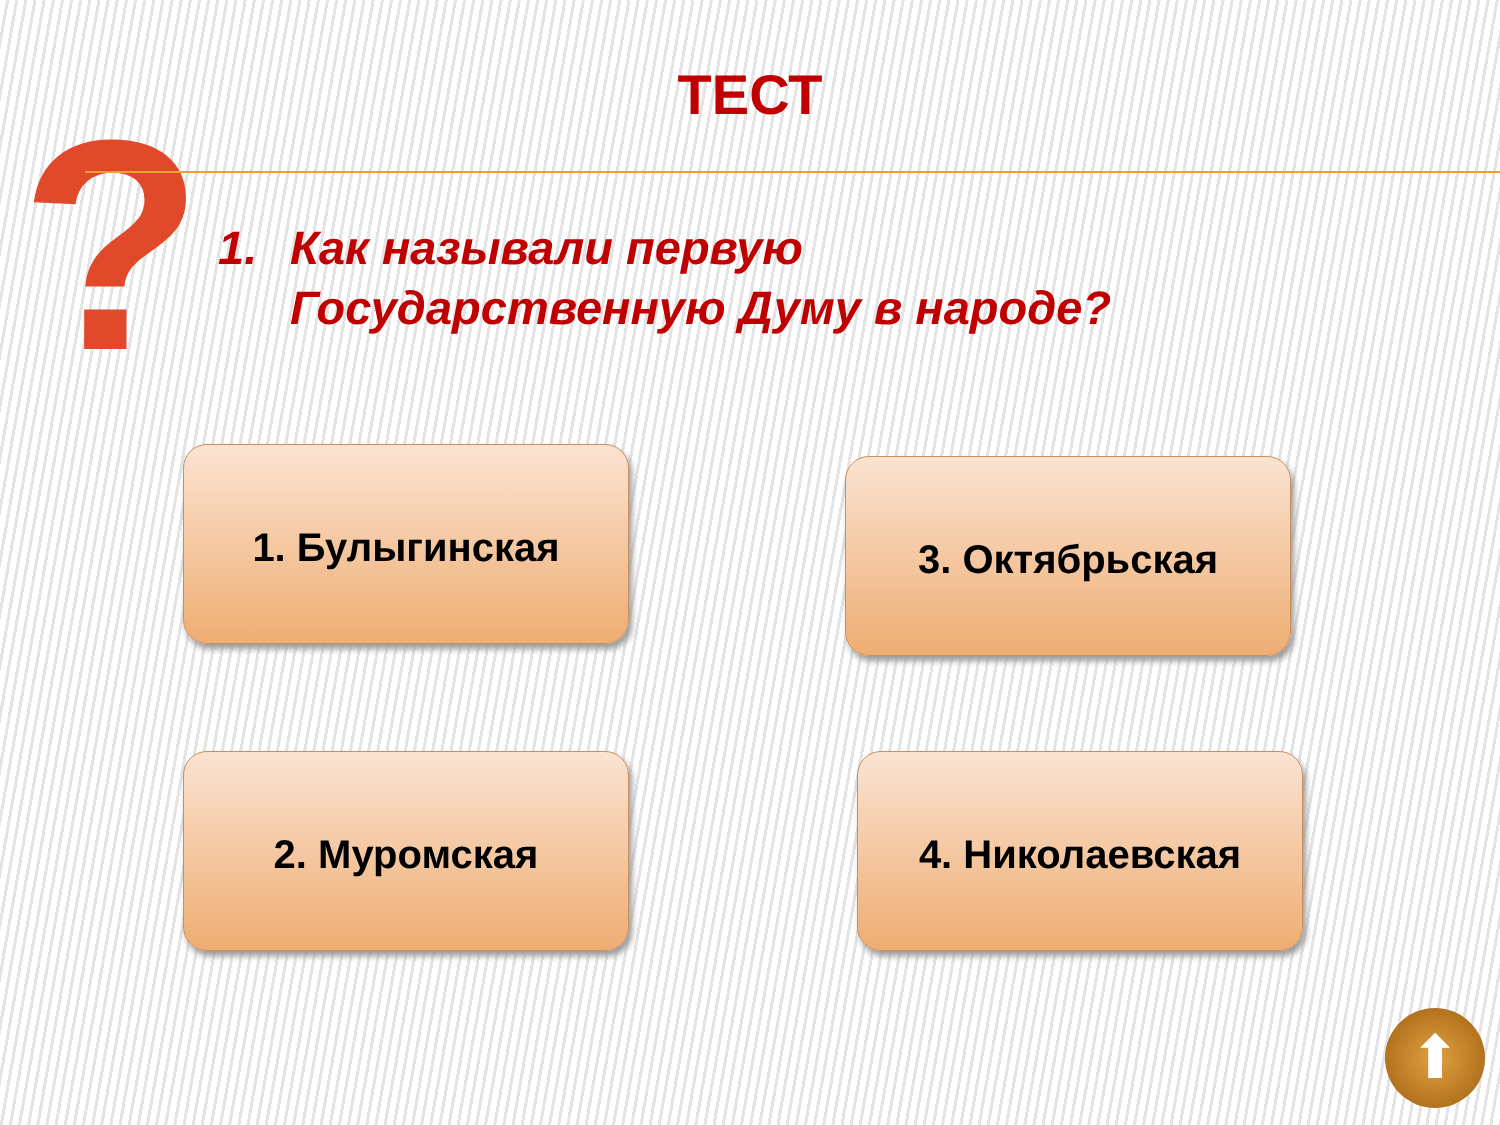?
ТЕСТ
1. Как называли первую
Государственную Думу в народе?
1. Булыгинская 3. Октябрьская
2. Муромская 4. Николаевская
⬆